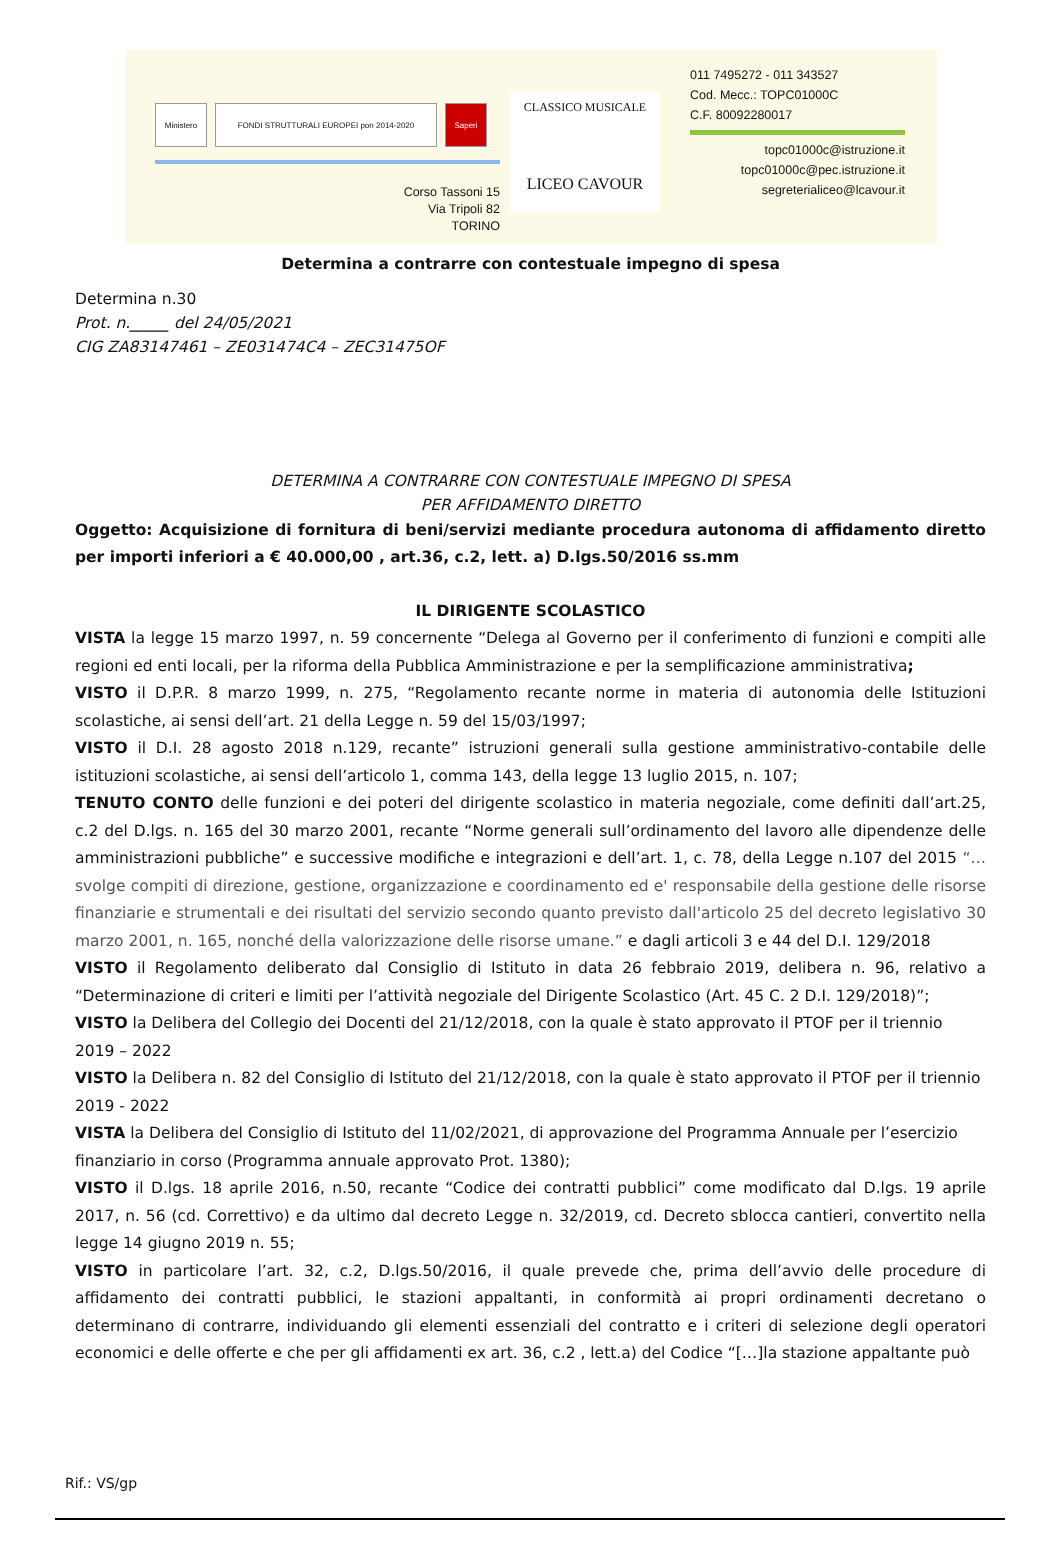Ministero FONDI STRUTTURALI EUROPEI pon 2014-2020 Saperi
Corso Tassoni 15
Via Tripoli 82
TORINO
CLASSICO MUSICALE
LICEO CAVOUR
011 7495272 - 011 343527
Cod. Mecc.: TOPC01000C
C.F. 80092280017
topc01000c@istruzione.it
topc01000c@pec.istruzione.it
segreterialiceo@lcavour.it
Determina a contrarre con contestuale impegno di spesa
Determina n.30
Prot. n._____ del 24/05/2021
CIG ZA83147461 – ZE031474C4 – ZEC31475OF
DETERMINA A CONTRARRE CON CONTESTUALE IMPEGNO DI SPESA
PER AFFIDAMENTO DIRETTO
Oggetto: Acquisizione di fornitura di beni/servizi mediante procedura autonoma di affidamento diretto per importi inferiori a € 40.000,00 , art.36, c.2, lett. a) D.lgs.50/2016 ss.mm
IL DIRIGENTE SCOLASTICO
VISTA la legge 15 marzo 1997, n. 59 concernente “Delega al Governo per il conferimento di funzioni e compiti alle regioni ed enti locali, per la riforma della Pubblica Amministrazione e per la semplificazione amministrativa;
VISTO il D.P.R. 8 marzo 1999, n. 275, “Regolamento recante norme in materia di autonomia delle Istituzioni scolastiche, ai sensi dell’art. 21 della Legge n. 59 del 15/03/1997;
VISTO il D.I. 28 agosto 2018 n.129, recante” istruzioni generali sulla gestione amministrativo-contabile delle istituzioni scolastiche, ai sensi dell’articolo 1, comma 143, della legge 13 luglio 2015, n. 107;
TENUTO CONTO delle funzioni e dei poteri del dirigente scolastico in materia negoziale, come definiti dall’art.25, c.2 del D.lgs. n. 165 del 30 marzo 2001, recante “Norme generali sull’ordinamento del lavoro alle dipendenze delle amministrazioni pubbliche” e successive modifiche e integrazioni e dell’art. 1, c. 78, della Legge n.107 del 2015 “…svolge compiti di direzione, gestione, organizzazione e coordinamento ed e' responsabile della gestione delle risorse finanziarie e strumentali e dei risultati del servizio secondo quanto previsto dall'articolo 25 del decreto legislativo 30 marzo 2001, n. 165, nonché della valorizzazione delle risorse umane.” e dagli articoli 3 e 44 del D.I. 129/2018
VISTO il Regolamento deliberato dal Consiglio di Istituto in data 26 febbraio 2019, delibera n. 96, relativo a “Determinazione di criteri e limiti per l’attività negoziale del Dirigente Scolastico (Art. 45 C. 2 D.I. 129/2018)”;
VISTO la Delibera del Collegio dei Docenti del 21/12/2018, con la quale è stato approvato il PTOF per il triennio 2019 – 2022
VISTO la Delibera n. 82 del Consiglio di Istituto del 21/12/2018, con la quale è stato approvato il PTOF per il triennio 2019 - 2022
VISTA la Delibera del Consiglio di Istituto del 11/02/2021, di approvazione del Programma Annuale per l’esercizio finanziario in corso (Programma annuale approvato Prot. 1380);
VISTO il D.lgs. 18 aprile 2016, n.50, recante “Codice dei contratti pubblici” come modificato dal D.lgs. 19 aprile 2017, n. 56 (cd. Correttivo) e da ultimo dal decreto Legge n. 32/2019, cd. Decreto sblocca cantieri, convertito nella legge 14 giugno 2019 n. 55;
VISTO in particolare l’art. 32, c.2, D.lgs.50/2016, il quale prevede che, prima dell’avvio delle procedure di affidamento dei contratti pubblici, le stazioni appaltanti, in conformità ai propri ordinamenti decretano o determinano di contrarre, individuando gli elementi essenziali del contratto e i criteri di selezione degli operatori economici e delle offerte e che per gli affidamenti ex art. 36, c.2 , lett.a) del Codice “[…]la stazione appaltante può
Rif.: VS/gp